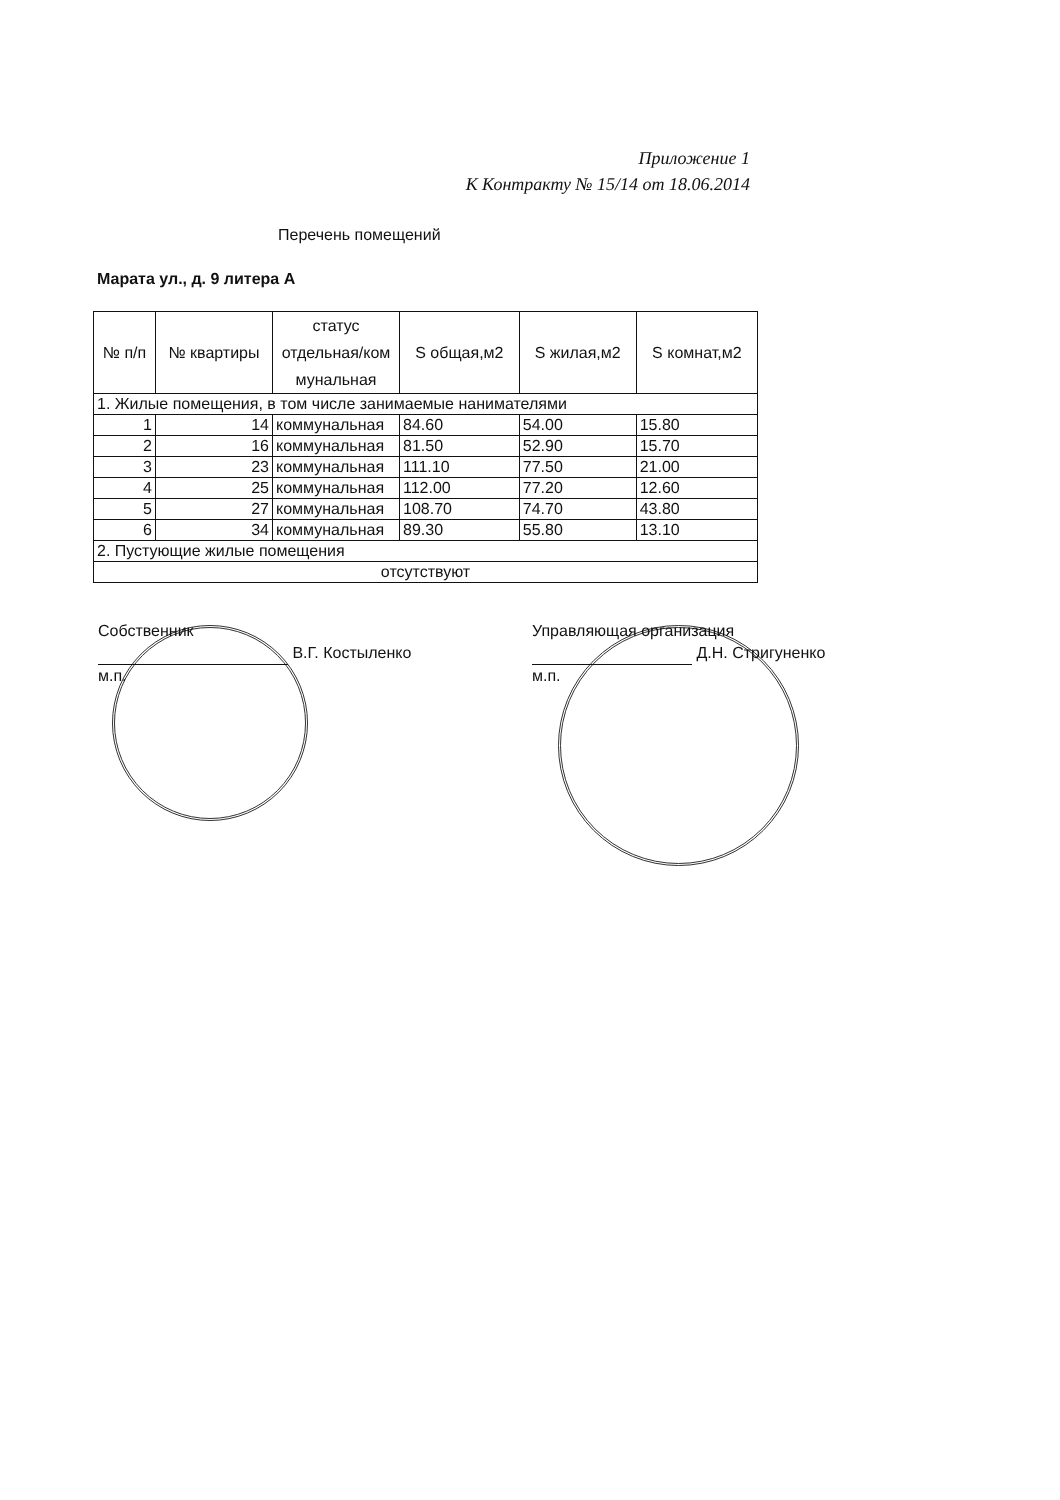Приложение 1
К Контракту № 15/14 от 18.06.2014
Перечень помещений
Марата ул., д. 9 литера А
| № п/п | № квартиры | статус отдельная/ком мунальная | S общая,м2 | S жилая,м2 | S комнат,м2 |
| --- | --- | --- | --- | --- | --- |
| 1. Жилые помещения, в том числе занимаемые нанимателями | | | | | |
| 1 | 14 | коммунальная | 84.60 | 54.00 | 15.80 |
| 2 | 16 | коммунальная | 81.50 | 52.90 | 15.70 |
| 3 | 23 | коммунальная | 111.10 | 77.50 | 21.00 |
| 4 | 25 | коммунальная | 112.00 | 77.20 | 12.60 |
| 5 | 27 | коммунальная | 108.70 | 74.70 | 43.80 |
| 6 | 34 | коммунальная | 89.30 | 55.80 | 13.10 |
| 2. Пустующие жилые помещения | | | | | |
| отсутствуют | | | | | |
Собственник
В.Г. Костыленко
м.п.
Управляющая организация
Д.Н. Стригуненко
м.п.